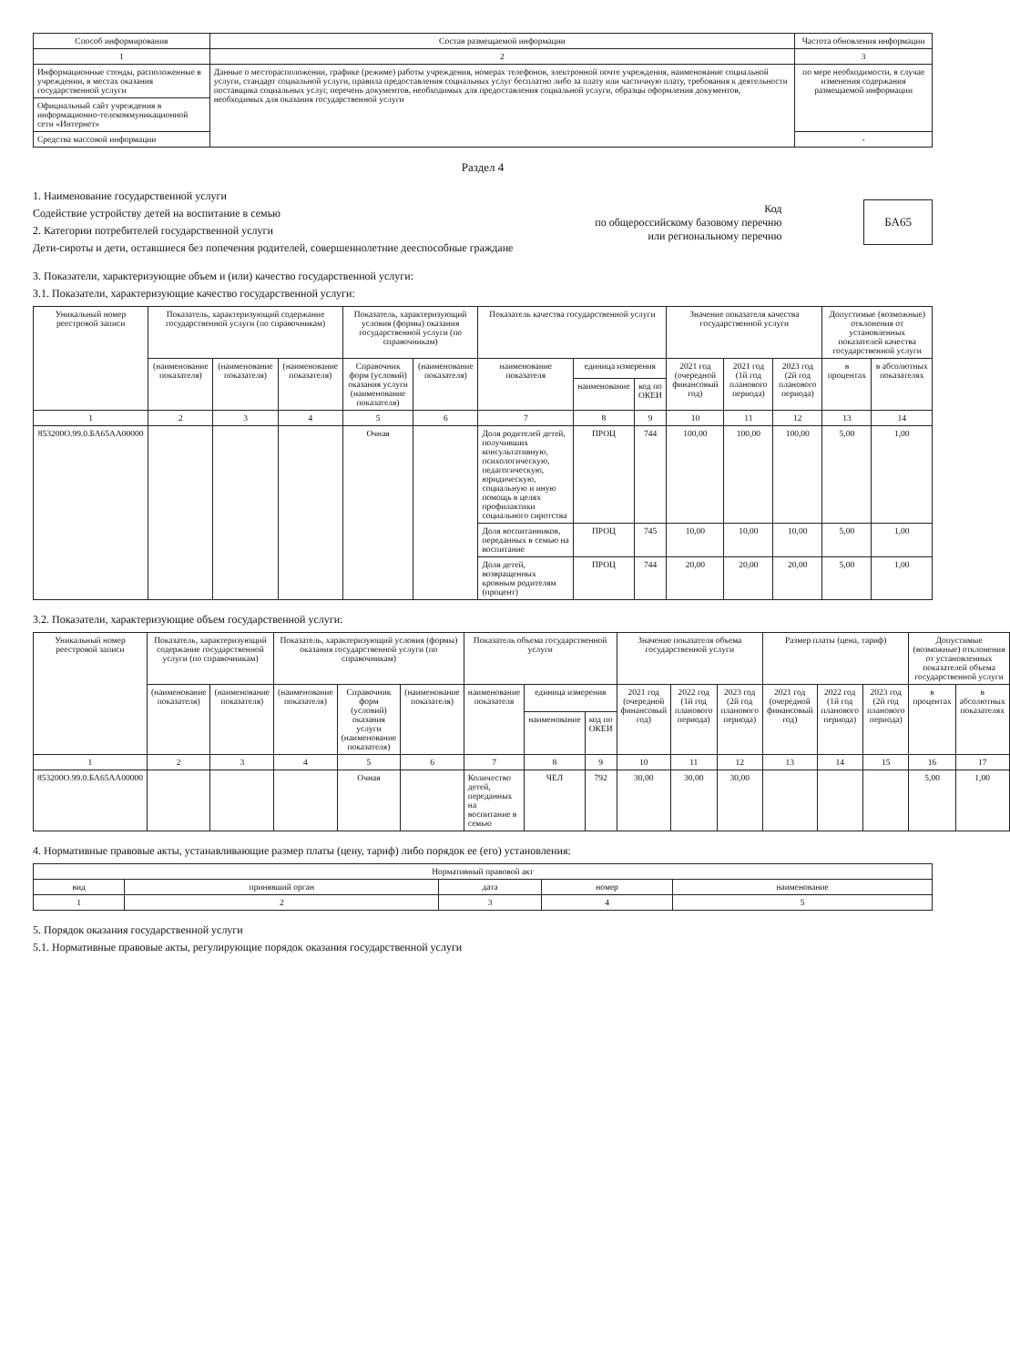| Способ информирования | Состав размещаемой информации | Частота обновления информации |
| --- | --- | --- |
| 1 | 2 | 3 |
| Информационные стенды, расположенные в учреждении, в местах оказания государственной услуги | Данные о месторасположении, графике (режиме) работы учреждения, номерах телефонов, электронной почте учреждения, наименование социальной услуги, стандарт социальной услуги, правила предоставления социальных услуг бесплатно либо за плату или частичную плату, требования к деятельности поставщика социальных услуг, перечень документов, необходимых для предоставления социальной услуги, образцы оформления документов, необходимых для оказания государственной услуги | по мере необходимости, в случае изменения содержания размещаемой информации |
| Официальный сайт учреждения в информационно-телекоммуникационной сети «Интернет» | | |
| Средства массовой информации | | - |
Раздел 4
1. Наименование государственной услуги
Содействие устройству детей на воспитание в семью
2. Категории потребителей государственной услуги
Дети-сироты и дети, оставшиеся без попечения родителей, совершеннолетние дееспособные граждане
Код
по общероссийскому базовому перечню
или региональному перечню
БА65
3. Показатели, характеризующие объем и (или) качество государственной услуги:
3.1. Показатели, характеризующие качество государственной услуги:
| Уникальный номер реестровой записи | Показатель, характеризующий содержание государственной услуги (по справочникам) | | | Показатель, характеризующий условия (формы) оказания государственной услуги (по справочникам) | | Показатель качества государственной услуги | | | Значение показателя качества государственной услуги | | | Допустимые (возможные) отклонения от установленных показателей качества государственной услуги | |
| --- | --- | --- | --- | --- | --- | --- | --- | --- | --- | --- | --- | --- | --- |
| | (наименование показателя) | (наименование показателя) | (наименование показателя) | Справочник форм (условий) оказания услуги (наименование показателя) | (наименование показателя) | наименование показателя | единица измерения | | 2021 год (очередной финансовый год) | 2021 год (1й год планового периода) | 2023 год (2й год планового периода) | в процентах | в абсолютных показателях |
| | | | | | | | наименование | код по ОКЕИ | | | | | |
| 1 | 2 | 3 | 4 | 5 | 6 | 7 | 8 | 9 | 10 | 11 | 12 | 13 | 14 |
| 853200О.99.0.БА65АА00000 | | | | Очная | | Доля родителей детей, получивших консультативную, психологическую, педагогическую, юридическую, социальную и иную помощь в целях профилактики социального сиротства | ПРОЦ | 744 | 100,00 | 100,00 | 100,00 | 5,00 | 1,00 |
| | | | | | | Доля воспитанников, переданных в семью на воспитание | ПРОЦ | 745 | 10,00 | 10,00 | 10,00 | 5,00 | 1,00 |
| | | | | | | Доля детей, возвращенных кровным родителям (процент) | ПРОЦ | 744 | 20,00 | 20,00 | 20,00 | 5,00 | 1,00 |
3.2. Показатели, характеризующие объем государственной услуги:
| Уникальный номер реестровой записи | Показатель, характеризующий содержание государственной услуги (по справочникам) | | Показатель, характеризующий условия (формы) оказания государственной услуги (по справочникам) | | | Показатель объема государственной услуги | | | Значение показателя объема государственной услуги | | | Размер платы (цена, тариф) | | | Допустимые (возможные) отклонения от установленных показателей объема государственной услуги | |
| --- | --- | --- | --- | --- | --- | --- | --- | --- | --- | --- | --- | --- | --- | --- | --- | --- |
| | (наименование показателя) | (наименование показателя) | (наименование показателя) | Справочник форм (условий) оказания услуги (наименование показателя) | (наименование показателя) | наименование показателя | единица измерения | | 2021 год (очередной финансовый год) | 2022 год (1й год планового периода) | 2023 год (2й год планового периода) | 2021 год (очередной финансовый год) | 2022 год (1й год планового периода) | 2023 год (2й год планового периода) | в процентах | в абсолютных показателях |
| | | | | | | | наименование | код по ОКЕИ | | | | | | | | |
| 1 | 2 | 3 | 4 | 5 | 6 | 7 | 8 | 9 | 10 | 11 | 12 | 13 | 14 | 15 | 16 | 17 |
| 853200О.99.0.БА65АА00000 | | | | Очная | | Количество детей, переданных на воспитание в семью | ЧЕЛ | 792 | 30,00 | 30,00 | 30,00 | | | | 5,00 | 1,00 |
4. Нормативные правовые акты, устанавливающие размер платы (цену, тариф) либо порядок ее (его) установления:
| Нормативный правовой акт | | | | |
| --- | --- | --- | --- | --- |
| вид | принявший орган | дата | номер | наименование |
| 1 | 2 | 3 | 4 | 5 |
5. Порядок оказания государственной услуги
5.1. Нормативные правовые акты, регулирующие порядок оказания государственной услуги